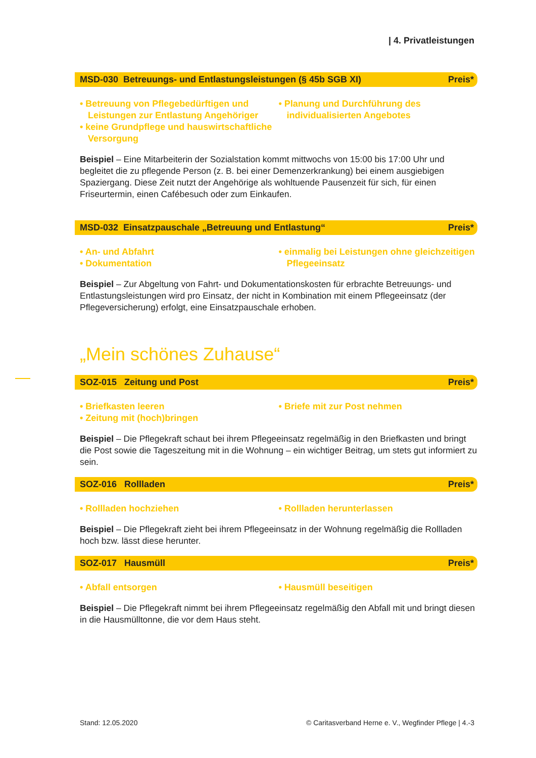| 4. Privatleistungen
MSD-030 Betreuungs- und Entlastungsleistungen (§ 45b SGB XI) Preis*
• Betreuung von Pflegebedürftigen und Leistungen zur Entlastung Angehöriger
• keine Grundpflege und hauswirtschaft­liche Versorgung
• Planung und Durchführung des individualisierten Angebotes
Beispiel – Eine Mitarbeiterin der Sozialstation kommt mittwochs von 15:00 bis 17:00 Uhr und begleitet die zu pflegende Person (z. B. bei einer Demenzerkrankung) bei einem ausgiebigen Spaziergang. Diese Zeit nutzt der Angehörige als wohltuende Pausenzeit für sich, für einen Friseurtermin, einen Cafébesuch oder zum Einkaufen.
MSD-032 Einsatzpauschale „Betreuung und Entlastung“Preis*
• An- und Abfahrt
• Dokumentation
• einmalig bei Leistungen ohne gleichzeitigen Pflegeeinsatz
Beispiel – Zur Abgeltung von Fahrt- und Dokumentationskosten für erbrachte Betreuungs- und Entlastungsleistungen wird pro Einsatz, der nicht in Kombination mit einem Pflegeeinsatz (der Pflegeversicherung) erfolgt, eine Einsatzpauschale erhoben.
„Mein schönes Zuhause“
SOZ-015 Zeitung und Post Preis*
• Briefkasten leeren
• Zeitung mit (hoch)bringen
• Briefe mit zur Post nehmen
Beispiel – Die Pflegekraft schaut bei ihrem Pflegeeinsatz regelmäßig in den Briefkasten und bringt die Post sowie die Tageszeitung mit in die Wohnung – ein wichtiger Beitrag, um stets gut informiert zu sein.
SOZ-016 Rollladen Preis*
• Rollladen hochziehen • Rollladen herunterlassen
Beispiel – Die Pflegekraft zieht bei ihrem Pflegeeinsatz in der Wohnung regelmäßig die Rollla­den hoch bzw. lässt diese herunter.
SOZ-017 Hausmüll Preis*
• Abfall entsorgen • Hausmüll beseitigen
Beispiel – Die Pflegekraft nimmt bei ihrem Pflegeeinsatz regelmäßig den Abfall mit und bringt diesen in die Hausmülltonne, die vor dem Haus steht.
Stand: 12.05.2020 © Caritasverband Herne e. V., Wegfinder Pflege | 4.-3